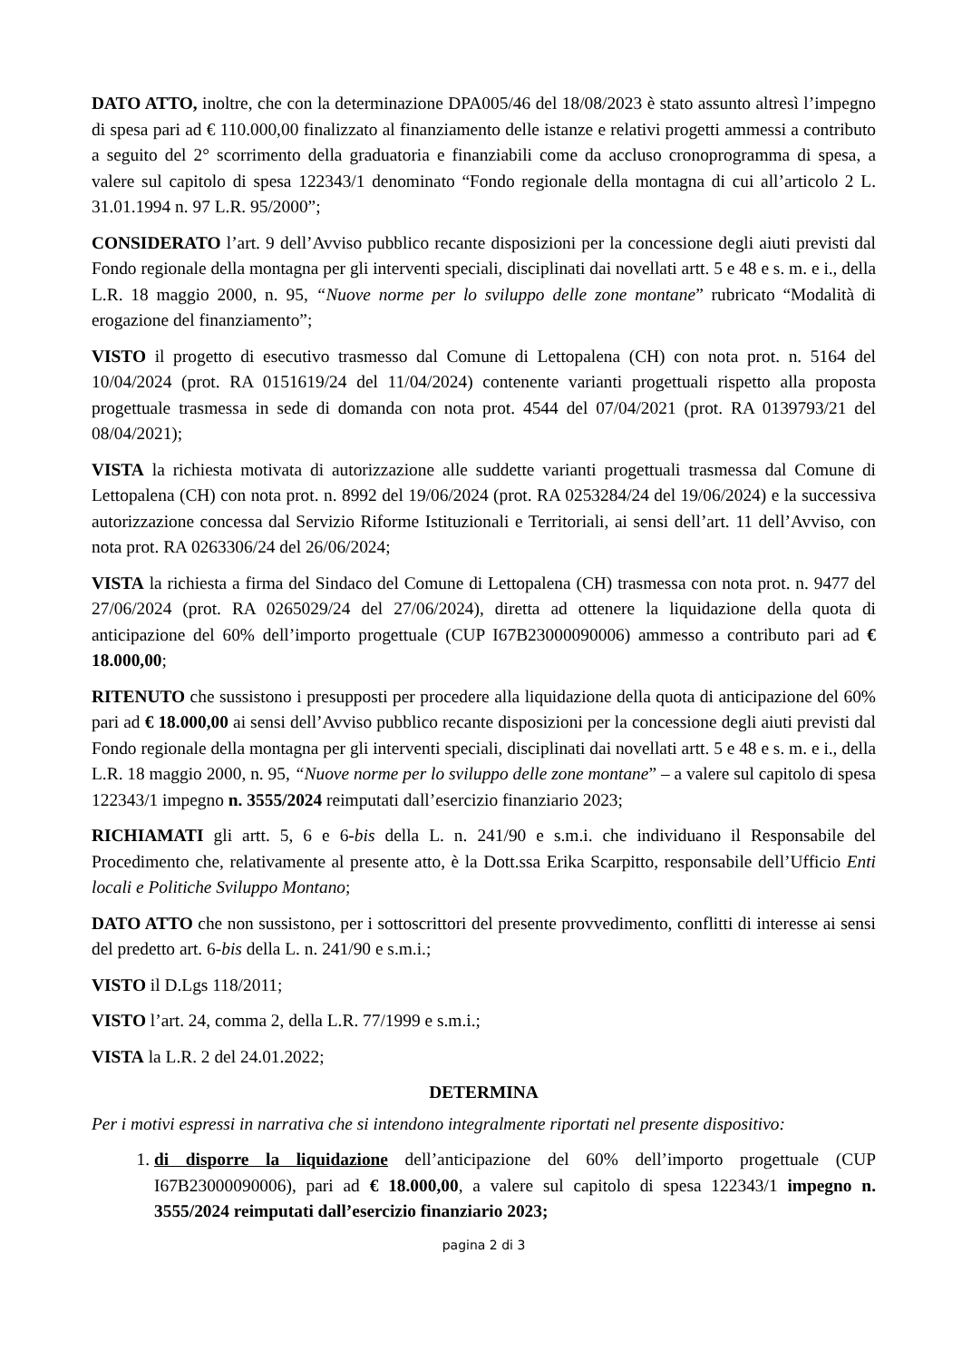DATO ATTO, inoltre, che con la determinazione DPA005/46 del 18/08/2023 è stato assunto altresì l’impegno di spesa pari ad € 110.000,00 finalizzato al finanziamento delle istanze e relativi progetti ammessi a contributo a seguito del 2° scorrimento della graduatoria e finanziabili come da accluso cronoprogramma di spesa, a valere sul capitolo di spesa 122343/1 denominato “Fondo regionale della montagna di cui all’articolo 2 L. 31.01.1994 n. 97 L.R. 95/2000”;
CONSIDERATO l’art. 9 dell’Avviso pubblico recante disposizioni per la concessione degli aiuti previsti dal Fondo regionale della montagna per gli interventi speciali, disciplinati dai novellati artt. 5 e 48 e s. m. e i., della L.R. 18 maggio 2000, n. 95, “Nuove norme per lo sviluppo delle zone montane” rubricato “Modalità di erogazione del finanziamento”;
VISTO il progetto di esecutivo trasmesso dal Comune di Lettopalena (CH) con nota prot. n. 5164 del 10/04/2024 (prot. RA 0151619/24 del 11/04/2024) contenente varianti progettuali rispetto alla proposta progettuale trasmessa in sede di domanda con nota prot. 4544 del 07/04/2021 (prot. RA 0139793/21 del 08/04/2021);
VISTA la richiesta motivata di autorizzazione alle suddette varianti progettuali trasmessa dal Comune di Lettopalena (CH) con nota prot. n. 8992 del 19/06/2024 (prot. RA 0253284/24 del 19/06/2024) e la successiva autorizzazione concessa dal Servizio Riforme Istituzionali e Territoriali, ai sensi dell’art. 11 dell’Avviso, con nota prot. RA 0263306/24 del 26/06/2024;
VISTA la richiesta a firma del Sindaco del Comune di Lettopalena (CH) trasmessa con nota prot. n. 9477 del 27/06/2024 (prot. RA 0265029/24 del 27/06/2024), diretta ad ottenere la liquidazione della quota di anticipazione del 60% dell’importo progettuale (CUP I67B23000090006) ammesso a contributo pari ad € 18.000,00;
RITENUTO che sussistono i presupposti per procedere alla liquidazione della quota di anticipazione del 60% pari ad € 18.000,00 ai sensi dell’Avviso pubblico recante disposizioni per la concessione degli aiuti previsti dal Fondo regionale della montagna per gli interventi speciali, disciplinati dai novellati artt. 5 e 48 e s. m. e i., della L.R. 18 maggio 2000, n. 95, “Nuove norme per lo sviluppo delle zone montane” – a valere sul capitolo di spesa 122343/1 impegno n. 3555/2024 reimputati dall’esercizio finanziario 2023;
RICHIAMATI gli artt. 5, 6 e 6-bis della L. n. 241/90 e s.m.i. che individuano il Responsabile del Procedimento che, relativamente al presente atto, è la Dott.ssa Erika Scarpitto, responsabile dell’Ufficio Enti locali e Politiche Sviluppo Montano;
DATO ATTO che non sussistono, per i sottoscrittori del presente provvedimento, conflitti di interesse ai sensi del predetto art. 6-bis della L. n. 241/90 e s.m.i.;
VISTO il D.Lgs 118/2011;
VISTO l’art. 24, comma 2, della L.R. 77/1999 e s.m.i.;
VISTA la L.R. 2 del 24.01.2022;
DETERMINA
Per i motivi espressi in narrativa che si intendono integralmente riportati nel presente dispositivo:
1. di disporre la liquidazione dell’anticipazione del 60% dell’importo progettuale (CUP I67B23000090006), pari ad € 18.000,00, a valere sul capitolo di spesa 122343/1 impegno n. 3555/2024 reimputati dall’esercizio finanziario 2023;
pagina 2 di 3